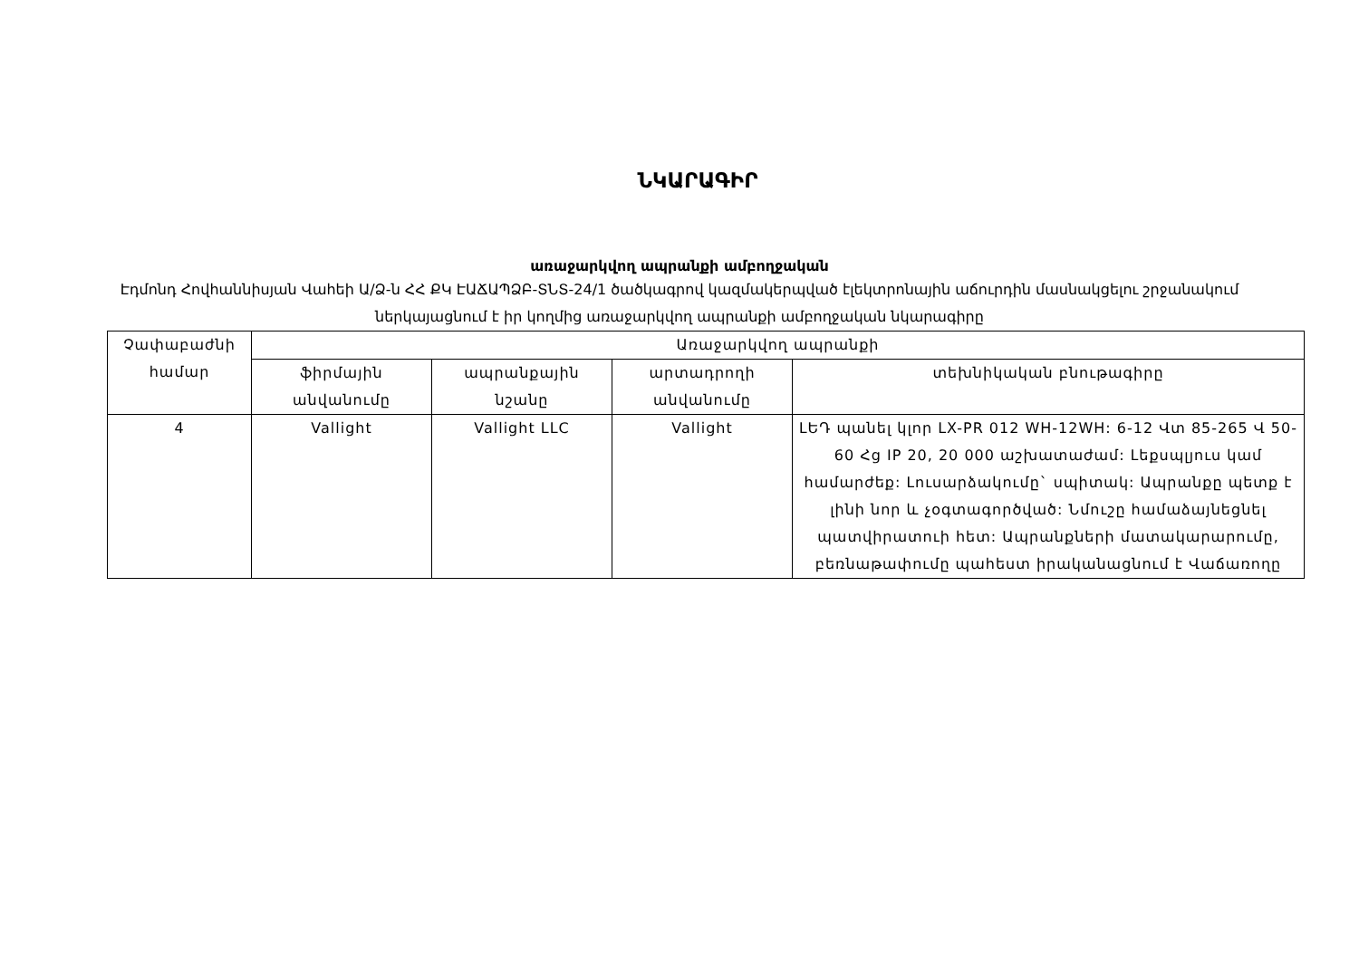ՆԿԱՐԱԳԻՐ
առաջարկվող ապրանքի ամբողջական
Էդմոնդ Հովհաննիսյան Վահեի Ա/Ձ-ն ՀՀ ՔԿ ԷԱՃԱՊՁԲ-ՏՆՏ-24/1 ծածկագրով կազմակերպված էլեկտրոնային աճուրդին մասնակցելու շրջանակում ներկայացնում է իր կողմից առաջարկվող ապրանքի ամբողջական նկարագիրը
| Չափաբաժնի համար | Առաջարկվող ապրանքի | | | |
| --- | --- | --- | --- | --- |
| | ֆիրմային անվանումը | ապրանքային նշանը | արտադրողի անվանումը | տեխնիկական բնութագիրը |
| 4 | Vallight | Vallight LLC | Vallight | ԼԵԴ պանել կլոր LX-PR 012 WH-12WH: 6-12 Վտ 85-265 Վ 50-60 Հց IP 20, 20 000 աշխատաժամ: Լեքսպլյուս կամ համարժեք: Լուսարձակումը` սպիտակ: Ապրանքը պետք է լինի նոր և չօգտագործված: Նմուշը համաձայնեցնել պատվիրատուի հետ: Ապրանքների մատակարարումը, բեռնաթափումը պահեստ իրականացնում է Վաճառողը |